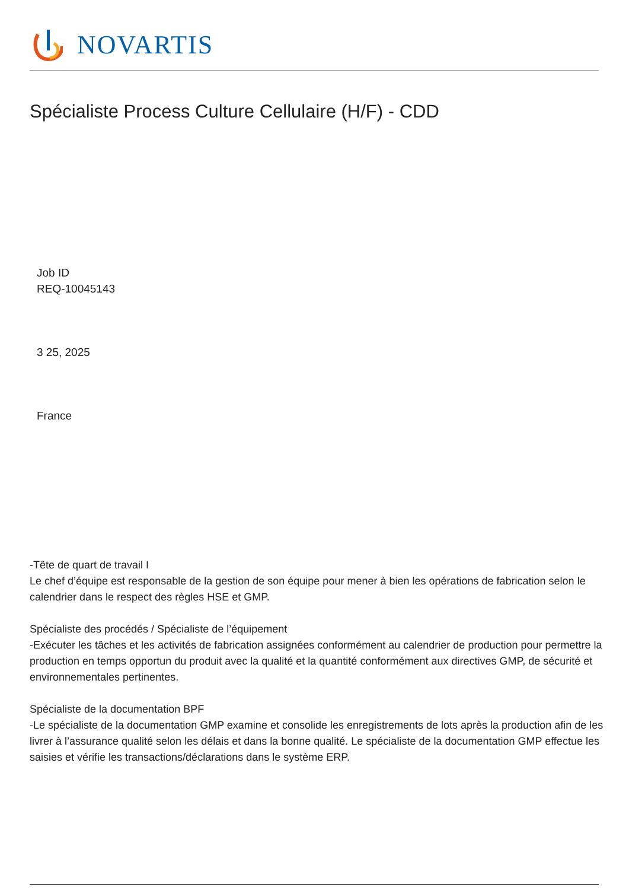NOVARTIS
Spécialiste Process Culture Cellulaire (H/F) - CDD
Job ID
REQ-10045143
3 25, 2025
France
-Tête de quart de travail I
Le chef d’équipe est responsable de la gestion de son équipe pour mener à bien les opérations de fabrication selon le calendrier dans le respect des règles HSE et GMP.
Spécialiste des procédés / Spécialiste de l’équipement
-Exécuter les tâches et les activités de fabrication assignées conformément au calendrier de production pour permettre la production en temps opportun du produit avec la qualité et la quantité conformément aux directives GMP, de sécurité et environnementales pertinentes.
Spécialiste de la documentation BPF
-Le spécialiste de la documentation GMP examine et consolide les enregistrements de lots après la production afin de les livrer à l’assurance qualité selon les délais et dans la bonne qualité. Le spécialiste de la documentation GMP effectue les saisies et vérifie les transactions/déclarations dans le système ERP.